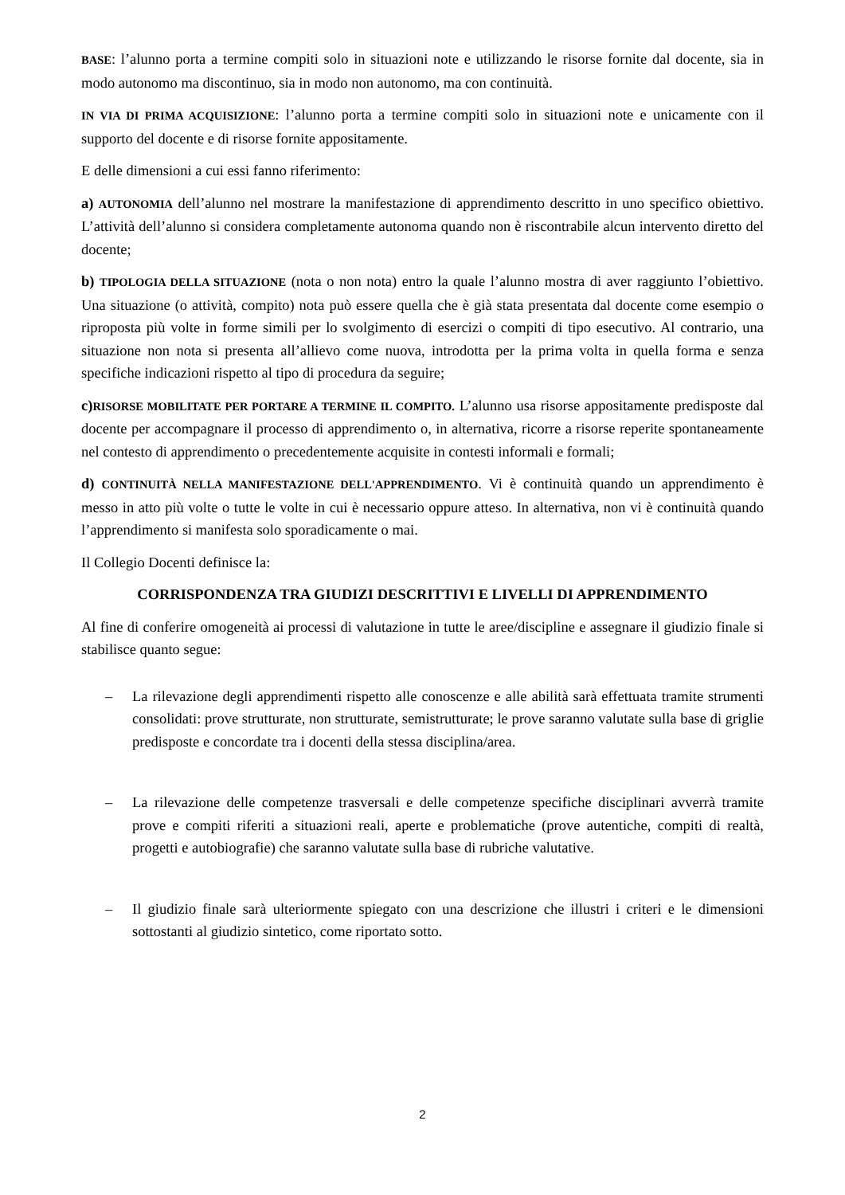BASE: l’alunno porta a termine compiti solo in situazioni note e utilizzando le risorse fornite dal docente, sia in modo autonomo ma discontinuo, sia in modo non autonomo, ma con continuità.
IN VIA DI PRIMA ACQUISIZIONE: l’alunno porta a termine compiti solo in situazioni note e unicamente con il supporto del docente e di risorse fornite appositamente.
E delle dimensioni a cui essi fanno riferimento:
a) AUTONOMIA dell’alunno nel mostrare la manifestazione di apprendimento descritto in uno specifico obiettivo. L’attività dell’alunno si considera completamente autonoma quando non è riscontrabile alcun intervento diretto del docente;
b) TIPOLOGIA DELLA SITUAZIONE (nota o non nota) entro la quale l’alunno mostra di aver raggiunto l’obiettivo. Una situazione (o attività, compito) nota può essere quella che è già stata presentata dal docente come esempio o riproposta più volte in forme simili per lo svolgimento di esercizi o compiti di tipo esecutivo. Al contrario, una situazione non nota si presenta all’allievo come nuova, introdotta per la prima volta in quella forma e senza specifiche indicazioni rispetto al tipo di procedura da seguire;
c) RISORSE MOBILITATE PER PORTARE A TERMINE IL COMPITO. L’alunno usa risorse appositamente predisposte dal docente per accompagnare il processo di apprendimento o, in alternativa, ricorre a risorse reperite spontaneamente nel contesto di apprendimento o precedentemente acquisite in contesti informali e formali;
d) CONTINUITÀ NELLA MANIFESTAZIONE DELL'APPRENDIMENTO. Vi è continuità quando un apprendimento è messo in atto più volte o tutte le volte in cui è necessario oppure atteso. In alternativa, non vi è continuità quando l’apprendimento si manifesta solo sporadicamente o mai.
Il Collegio Docenti definisce la:
CORRISPONDENZA TRA GIUDIZI DESCRITTIVI E LIVELLI DI APPRENDIMENTO
Al fine di conferire omogeneità ai processi di valutazione in tutte le aree/discipline e assegnare il giudizio finale si stabilisce quanto segue:
– La rilevazione degli apprendimenti rispetto alle conoscenze e alle abilità sarà effettuata tramite strumenti consolidati: prove strutturate, non strutturate, semistrutturate; le prove saranno valutate sulla base di griglie predisposte e concordate tra i docenti della stessa disciplina/area.
– La rilevazione delle competenze trasversali e delle competenze specifiche disciplinari avverrà tramite prove e compiti riferiti a situazioni reali, aperte e problematiche (prove autentiche, compiti di realtà, progetti e autobiografie) che saranno valutate sulla base di rubriche valutative.
– Il giudizio finale sarà ulteriormente spiegato con una descrizione che illustri i criteri e le dimensioni sottostanti al giudizio sintetico, come riportato sotto.
2